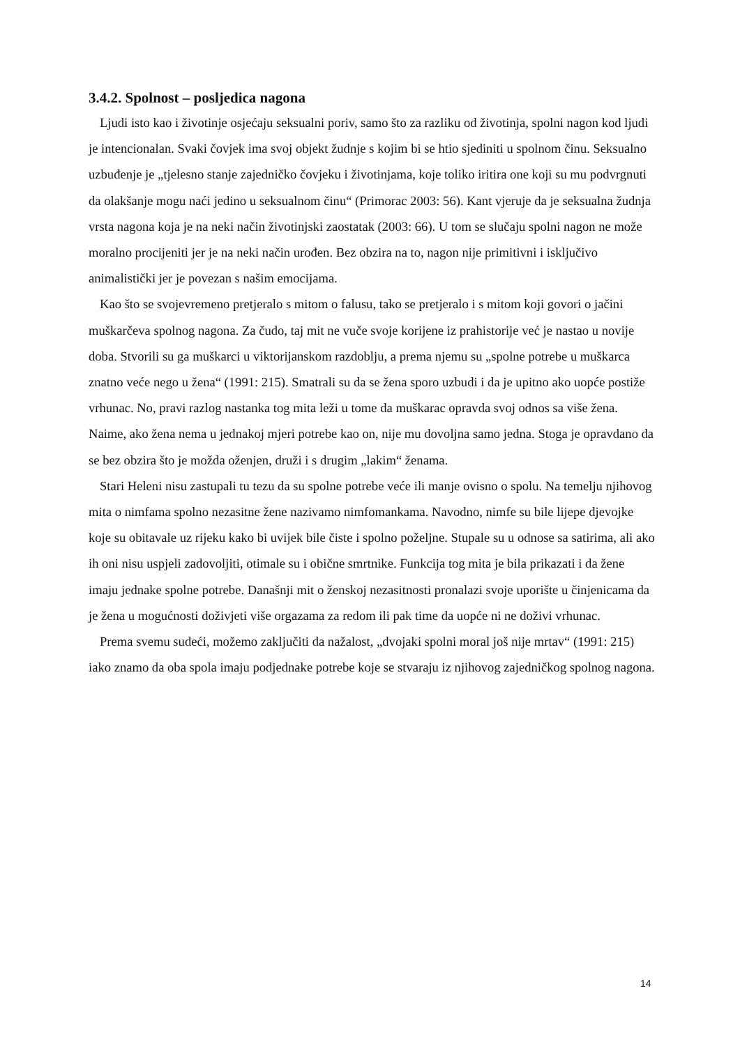3.4.2. Spolnost – posljedica nagona
Ljudi isto kao i životinje osjećaju seksualni poriv, samo što za razliku od životinja, spolni nagon kod ljudi je intencionalan. Svaki čovjek ima svoj objekt žudnje s kojim bi se htio sjediniti u spolnom činu. Seksualno uzbuđenje je „tjelesno stanje zajedničko čovjeku i životinjama, koje toliko iritira one koji su mu podvrgnuti da olakšanje mogu naći jedino u seksualnom činu“ (Primorac 2003: 56). Kant vjeruje da je seksualna žudnja vrsta nagona koja je na neki način životinjski zaostatak (2003: 66). U tom se slučaju spolni nagon ne može moralno procijeniti jer je na neki način urođen. Bez obzira na to, nagon nije primitivni i isključivo animalistički jer je povezan s našim emocijama.
Kao što se svojevremeno pretjeralo s mitom o falusu, tako se pretjeralo i s mitom koji govori o jačini muškarčeva spolnog nagona. Za čudo, taj mit ne vuče svoje korijene iz prahistorije već je nastao u novije doba. Stvorili su ga muškarci u viktorijanskom razdoblju, a prema njemu su „spolne potrebe u muškarca znatno veće nego u žena“ (1991: 215). Smatrali su da se žena sporo uzbudi i da je upitno ako uopće postiže vrhunac. No, pravi razlog nastanka tog mita leži u tome da muškarac opravda svoj odnos sa više žena. Naime, ako žena nema u jednakoj mjeri potrebe kao on, nije mu dovoljna samo jedna. Stoga je opravdano da se bez obzira što je možda oženjen, druži i s drugim „lakim“ ženama.
Stari Heleni nisu zastupali tu tezu da su spolne potrebe veće ili manje ovisno o spolu. Na temelju njihovog mita o nimfama spolno nezasitne žene nazivamo nimfomankama. Navodno, nimfe su bile lijepe djevojke koje su obitavale uz rijeku kako bi uvijek bile čiste i spolno poželjne. Stupale su u odnose sa satirima, ali ako ih oni nisu uspjeli zadovoljiti, otimale su i obične smrtnike. Funkcija tog mita je bila prikazati i da žene imaju jednake spolne potrebe. Današnji mit o ženskoj nezasitnosti pronalazi svoje uporište u činjenicama da je žena u mogućnosti doživjeti više orgazama za redom ili pak time da uopće ni ne doživi vrhunac.
Prema svemu sudeći, možemo zaključiti da nažalost, „dvojaki spolni moral još nije mrtav“ (1991: 215) iako znamo da oba spola imaju podjednake potrebe koje se stvaraju iz njihovog zajedničkog spolnog nagona.
14